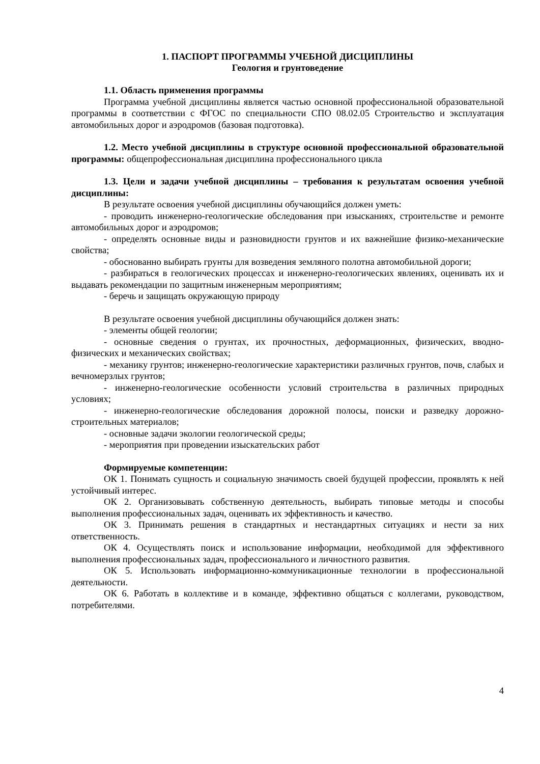1. ПАСПОРТ ПРОГРАММЫ УЧЕБНОЙ ДИСЦИПЛИНЫ
Геология и грунтоведение
1.1. Область применения программы
Программа учебной дисциплины является частью основной профессиональной образовательной программы в соответствии с ФГОС по специальности СПО 08.02.05 Строительство и эксплуатация автомобильных дорог и аэродромов (базовая подготовка).
1.2. Место учебной дисциплины в структуре основной профессиональной образовательной программы: общепрофессиональная дисциплина профессионального цикла
1.3. Цели и задачи учебной дисциплины – требования к результатам освоения учебной дисциплины:
В результате освоения учебной дисциплины обучающийся должен уметь:
- проводить инженерно-геологические обследования при изысканиях, строительстве и ремонте автомобильных дорог и аэродромов;
- определять основные виды и разновидности грунтов и их важнейшие физико-механические свойства;
- обоснованно выбирать грунты для возведения земляного полотна автомобильной дороги;
- разбираться в геологических процессах и инженерно-геологических явлениях, оценивать их и выдавать рекомендации по защитным инженерным мероприятиям;
- беречь и защищать окружающую природу
В результате освоения учебной дисциплины обучающийся должен знать:
- элементы общей геологии;
- основные сведения о грунтах, их прочностных, деформационных, физических, вводно-физических и механических свойствах;
- механику грунтов; инженерно-геологические характеристики различных грунтов, почв, слабых и вечномерзлых грунтов;
- инженерно-геологические особенности условий строительства в различных природных условиях;
- инженерно-геологические обследования дорожной полосы, поиски и разведку дорожно-строительных материалов;
- основные задачи экологии геологической среды;
- мероприятия при проведении изыскательских работ
Формируемые компетенции:
ОК 1. Понимать сущность и социальную значимость своей будущей профессии, проявлять к ней устойчивый интерес.
ОК 2. Организовывать собственную деятельность, выбирать типовые методы и способы выполнения профессиональных задач, оценивать их эффективность и качество.
ОК 3. Принимать решения в стандартных и нестандартных ситуациях и нести за них ответственность.
ОК 4. Осуществлять поиск и использование информации, необходимой для эффективного выполнения профессиональных задач, профессионального и личностного развития.
ОК 5. Использовать информационно-коммуникационные технологии в профессиональной деятельности.
ОК 6. Работать в коллективе и в команде, эффективно общаться с коллегами, руководством, потребителями.
4